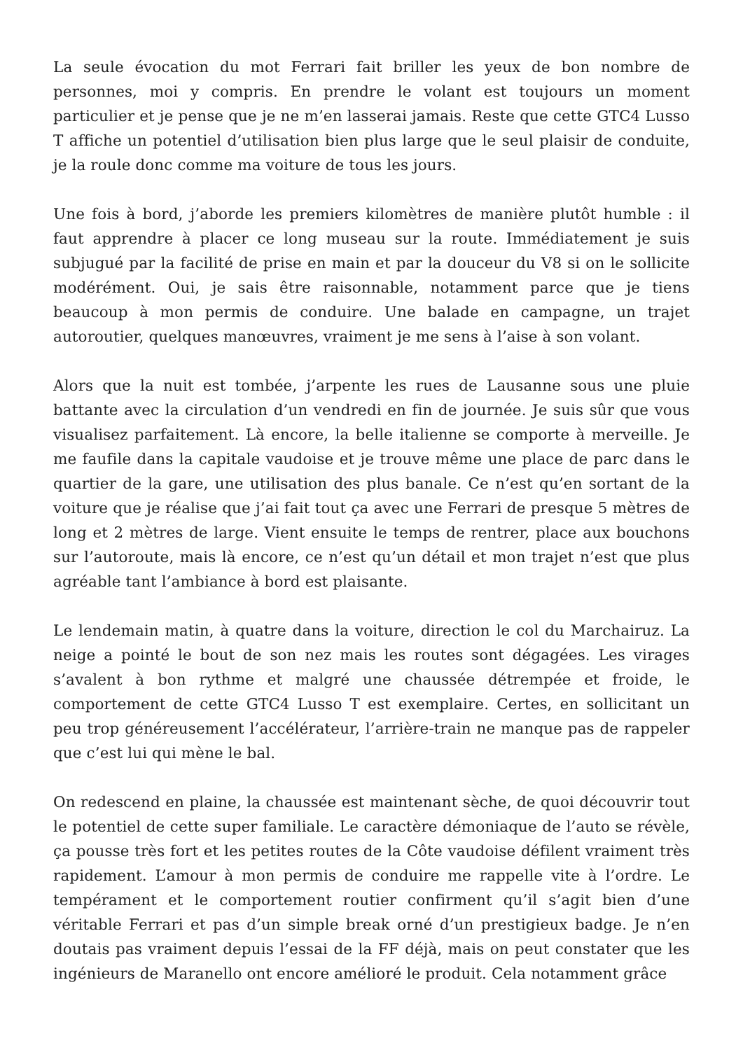La seule évocation du mot Ferrari fait briller les yeux de bon nombre de personnes, moi y compris. En prendre le volant est toujours un moment particulier et je pense que je ne m’en lasserai jamais. Reste que cette GTC4 Lusso T affiche un potentiel d’utilisation bien plus large que le seul plaisir de conduite, je la roule donc comme ma voiture de tous les jours.
Une fois à bord, j’aborde les premiers kilomètres de manière plutôt humble : il faut apprendre à placer ce long museau sur la route. Immédiatement je suis subjugué par la facilité de prise en main et par la douceur du V8 si on le sollicite modérément. Oui, je sais être raisonnable, notamment parce que je tiens beaucoup à mon permis de conduire. Une balade en campagne, un trajet autoroutier, quelques manœuvres, vraiment je me sens à l’aise à son volant.
Alors que la nuit est tombée, j’arpente les rues de Lausanne sous une pluie battante avec la circulation d’un vendredi en fin de journée. Je suis sûr que vous visualisez parfaitement. Là encore, la belle italienne se comporte à merveille. Je me faufile dans la capitale vaudoise et je trouve même une place de parc dans le quartier de la gare, une utilisation des plus banale. Ce n’est qu’en sortant de la voiture que je réalise que j’ai fait tout ça avec une Ferrari de presque 5 mètres de long et 2 mètres de large. Vient ensuite le temps de rentrer, place aux bouchons sur l’autoroute, mais là encore, ce n’est qu’un détail et mon trajet n’est que plus agréable tant l’ambiance à bord est plaisante.
Le lendemain matin, à quatre dans la voiture, direction le col du Marchairuz. La neige a pointé le bout de son nez mais les routes sont dégagées. Les virages s’avalent à bon rythme et malgré une chaussée détrempée et froide, le comportement de cette GTC4 Lusso T est exemplaire. Certes, en sollicitant un peu trop généreusement l’accélérateur, l’arrière-train ne manque pas de rappeler que c’est lui qui mène le bal.
On redescend en plaine, la chaussée est maintenant sèche, de quoi découvrir tout le potentiel de cette super familiale. Le caractère démoniaque de l’auto se révèle, ça pousse très fort et les petites routes de la Côte vaudoise défilent vraiment très rapidement. L’amour à mon permis de conduire me rappelle vite à l’ordre. Le tempérament et le comportement routier confirment qu’il s’agit bien d’une véritable Ferrari et pas d’un simple break orné d’un prestigieux badge. Je n’en doutais pas vraiment depuis l’essai de la FF déjà, mais on peut constater que les ingénieurs de Maranello ont encore amélioré le produit. Cela notamment grâce